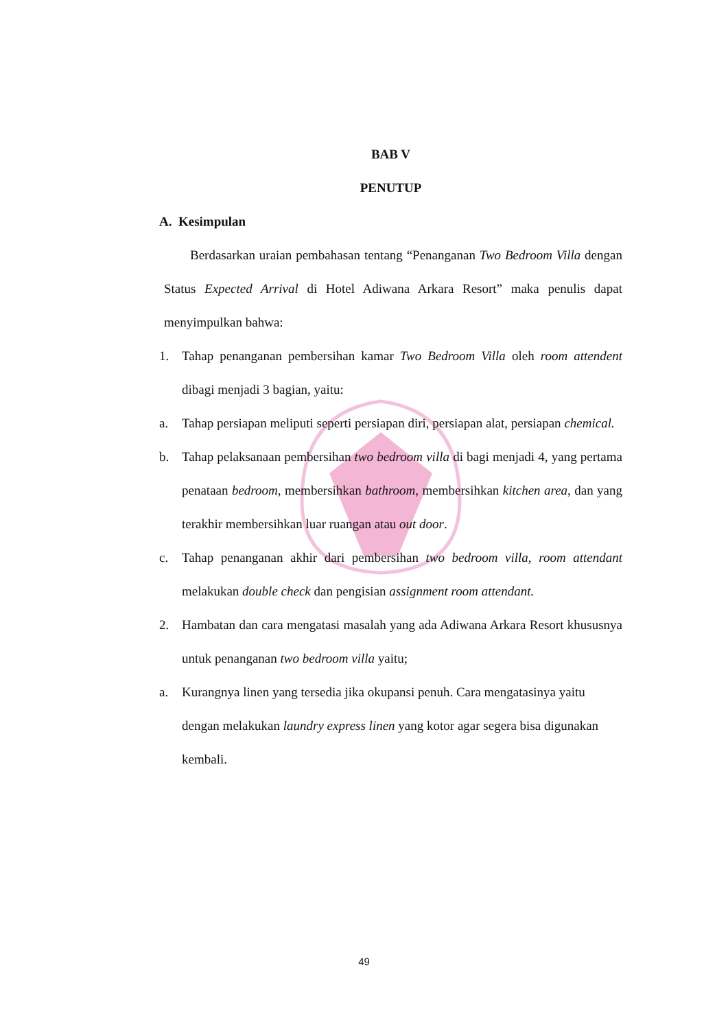BAB V
PENUTUP
A. Kesimpulan
Berdasarkan uraian pembahasan tentang “Penanganan Two Bedroom Villa dengan Status Expected Arrival di Hotel Adiwana Arkara Resort” maka penulis dapat menyimpulkan bahwa:
1. Tahap penanganan pembersihan kamar Two Bedroom Villa oleh room attendent dibagi menjadi 3 bagian, yaitu:
a. Tahap persiapan meliputi seperti persiapan diri, persiapan alat, persiapan chemical.
b. Tahap pelaksanaan pembersihan two bedroom villa di bagi menjadi 4, yang pertama penataan bedroom, membersihkan bathroom, membersihkan kitchen area, dan yang terakhir membersihkan luar ruangan atau out door.
c. Tahap penanganan akhir dari pembersihan two bedroom villa, room attendant melakukan double check dan pengisian assignment room attendant.
2. Hambatan dan cara mengatasi masalah yang ada Adiwana Arkara Resort khususnya untuk penanganan two bedroom villa yaitu;
a. Kurangnya linen yang tersedia jika okupansi penuh. Cara mengatasinya yaitu dengan melakukan laundry express linen yang kotor agar segera bisa digunakan kembali.
49